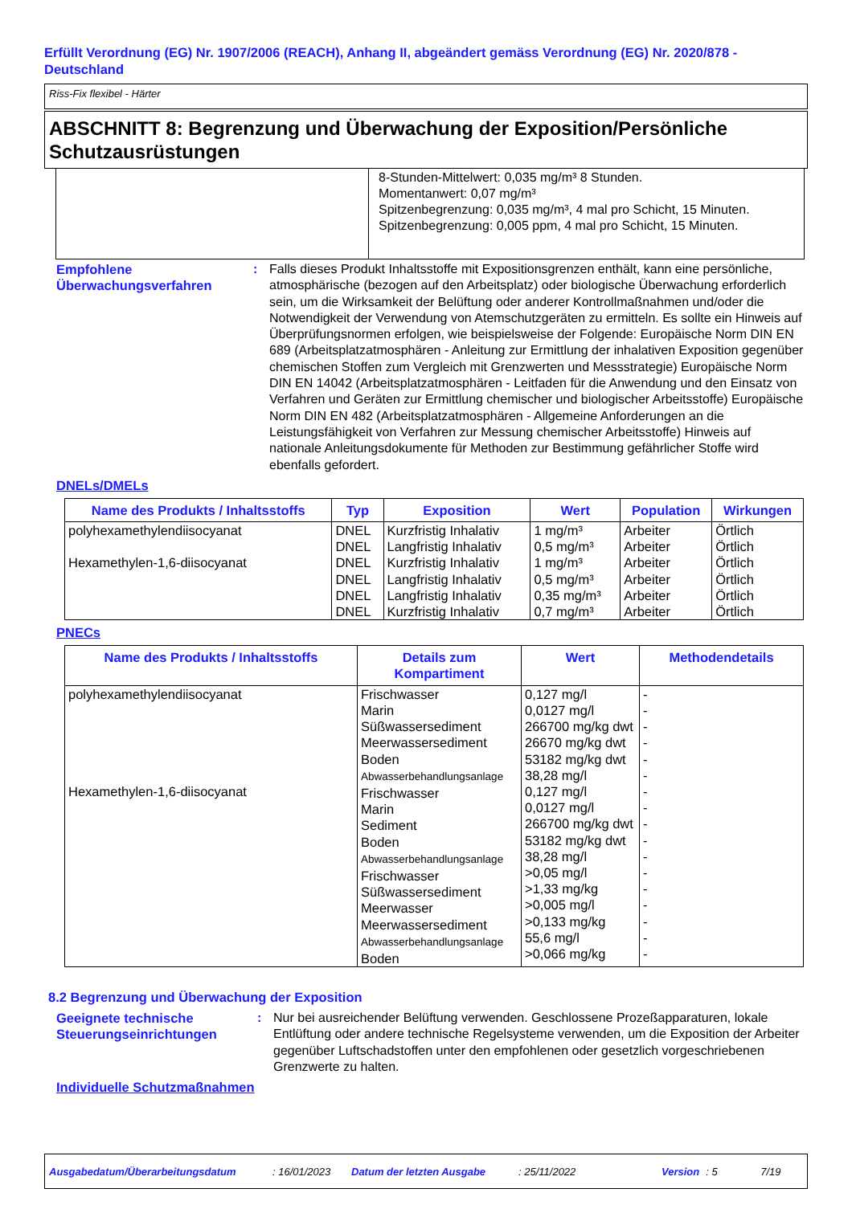Erfüllt Verordnung (EG) Nr. 1907/2006 (REACH), Anhang II, abgeändert gemäss Verordnung (EG) Nr. 2020/878 - Deutschland
Riss-Fix flexibel - Härter
ABSCHNITT 8: Begrenzung und Überwachung der Exposition/Persönliche Schutzausrüstungen
8-Stunden-Mittelwert: 0,035 mg/m³ 8 Stunden.
Momentanwert: 0,07 mg/m³
Spitzenbegrenzung: 0,035 mg/m³, 4 mal pro Schicht, 15 Minuten.
Spitzenbegrenzung: 0,005 ppm, 4 mal pro Schicht, 15 Minuten.
Empfohlene Überwachungsverfahren
: Falls dieses Produkt Inhaltsstoffe mit Expositionsgrenzen enthält, kann eine persönliche, atmosphärische (bezogen auf den Arbeitsplatz) oder biologische Überwachung erforderlich sein, um die Wirksamkeit der Belüftung oder anderer Kontrollmaßnahmen und/oder die Notwendigkeit der Verwendung von Atemschutzgeräten zu ermitteln. Es sollte ein Hinweis auf Überprüfungsnormen erfolgen, wie beispielsweise der Folgende: Europäische Norm DIN EN 689 (Arbeitsplatzatmosphären - Anleitung zur Ermittlung der inhalativen Exposition gegenüber chemischen Stoffen zum Vergleich mit Grenzwerten und Messstrategie) Europäische Norm DIN EN 14042 (Arbeitsplatzatmosphären - Leitfaden für die Anwendung und den Einsatz von Verfahren und Geräten zur Ermittlung chemischer und biologischer Arbeitsstoffe) Europäische Norm DIN EN 482 (Arbeitsplatzatmosphären - Allgemeine Anforderungen an die Leistungsfähigkeit von Verfahren zur Messung chemischer Arbeitsstoffe) Hinweis auf nationale Anleitungsdokumente für Methoden zur Bestimmung gefährlicher Stoffe wird ebenfalls gefordert.
DNELs/DMELs
| Name des Produkts / Inhaltsstoffs | Typ | Exposition | Wert | Population | Wirkungen |
| --- | --- | --- | --- | --- | --- |
| polyhexamethylendiisocyanat Hexamethylen-1,6-diisocyanat | DNEL DNEL DNEL DNEL DNEL DNEL | Kurzfristig Inhalativ Langfristig Inhalativ Kurzfristig Inhalativ Langfristig Inhalativ Langfristig Inhalativ Kurzfristig Inhalativ | 1 mg/m³ 0,5 mg/m³ 1 mg/m³ 0,5 mg/m³ 0,35 mg/m³ 0,7 mg/m³ | Arbeiter Arbeiter Arbeiter Arbeiter Arbeiter Arbeiter | Örtlich Örtlich Örtlich Örtlich Örtlich Örtlich |
PNECs
| Name des Produkts / Inhaltsstoffs | Details zum Kompartiment | Wert | Methodendetails |
| --- | --- | --- | --- |
| polyhexamethylendiisocyanat Hexamethylen-1,6-diisocyanat | Frischwasser Marin Süßwassersediment Meerwassersediment Boden Abwasserbehandlungsanlage Frischwasser Marin Sediment Boden Abwasserbehandlungsanlage Frischwasser Süßwassersediment Meerwasser Meerwassersediment Abwasserbehandlungsanlage Boden | 0,127 mg/l 0,0127 mg/l 266700 mg/kg dwt 26670 mg/kg dwt 53182 mg/kg dwt 38,28 mg/l 0,127 mg/l 0,0127 mg/l 266700 mg/kg dwt 53182 mg/kg dwt 38,28 mg/l >0,05 mg/l >1,33 mg/kg >0,005 mg/l >0,133 mg/kg 55,6 mg/l >0,066 mg/kg | - - - - - - - - - - - - - - - - - |
8.2 Begrenzung und Überwachung der Exposition
Geeignete technische Steuerungseinrichtungen
: Nur bei ausreichender Belüftung verwenden. Geschlossene Prozeßapparaturen, lokale Entlüftung oder andere technische Regelsysteme verwenden, um die Exposition der Arbeiter gegenüber Luftschadstoffen unter den empfohlenen oder gesetzlich vorgeschriebenen Grenzwerte zu halten.
Individuelle Schutzmaßnahmen
Ausgabedatum/Überarbeitungsdatum: 16/01/2023 Datum der letzten Ausgabe: 25/11/2022 Version: 5 7/19